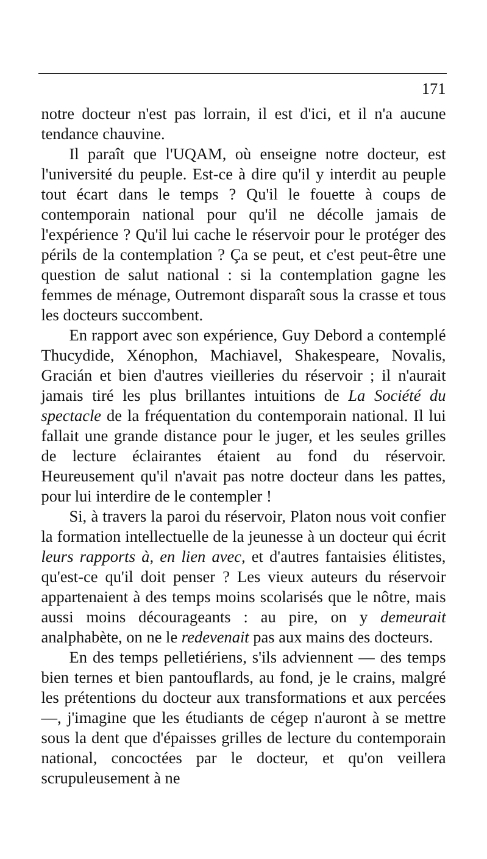171
notre docteur n'est pas lorrain, il est d'ici, et il n'a aucune tendance chauvine.
Il paraît que l'UQAM, où enseigne notre docteur, est l'université du peuple. Est-ce à dire qu'il y interdit au peuple tout écart dans le temps ? Qu'il le fouette à coups de contemporain national pour qu'il ne décolle jamais de l'expérience ? Qu'il lui cache le réservoir pour le protéger des périls de la contemplation ? Ça se peut, et c'est peut-être une question de salut national : si la contemplation gagne les femmes de ménage, Outremont disparaît sous la crasse et tous les docteurs succombent.
En rapport avec son expérience, Guy Debord a contemplé Thucydide, Xénophon, Machiavel, Shakespeare, Novalis, Gracián et bien d'autres vieilleries du réservoir ; il n'aurait jamais tiré les plus brillantes intuitions de La Société du spectacle de la fréquentation du contemporain national. Il lui fallait une grande distance pour le juger, et les seules grilles de lecture éclairantes étaient au fond du réservoir. Heureusement qu'il n'avait pas notre docteur dans les pattes, pour lui interdire de le contempler !
Si, à travers la paroi du réservoir, Platon nous voit confier la formation intellectuelle de la jeunesse à un docteur qui écrit leurs rapports à, en lien avec, et d'autres fantaisies élitistes, qu'est-ce qu'il doit penser ? Les vieux auteurs du réservoir appartenaient à des temps moins scolarisés que le nôtre, mais aussi moins décourageants : au pire, on y demeurait analphabète, on ne le redevenait pas aux mains des docteurs.
En des temps pelletiériens, s'ils adviennent — des temps bien ternes et bien pantouflards, au fond, je le crains, malgré les prétentions du docteur aux transformations et aux percées —, j'imagine que les étudiants de cégep n'auront à se mettre sous la dent que d'épaisses grilles de lecture du contemporain national, concoctées par le docteur, et qu'on veillera scrupuleusement à ne